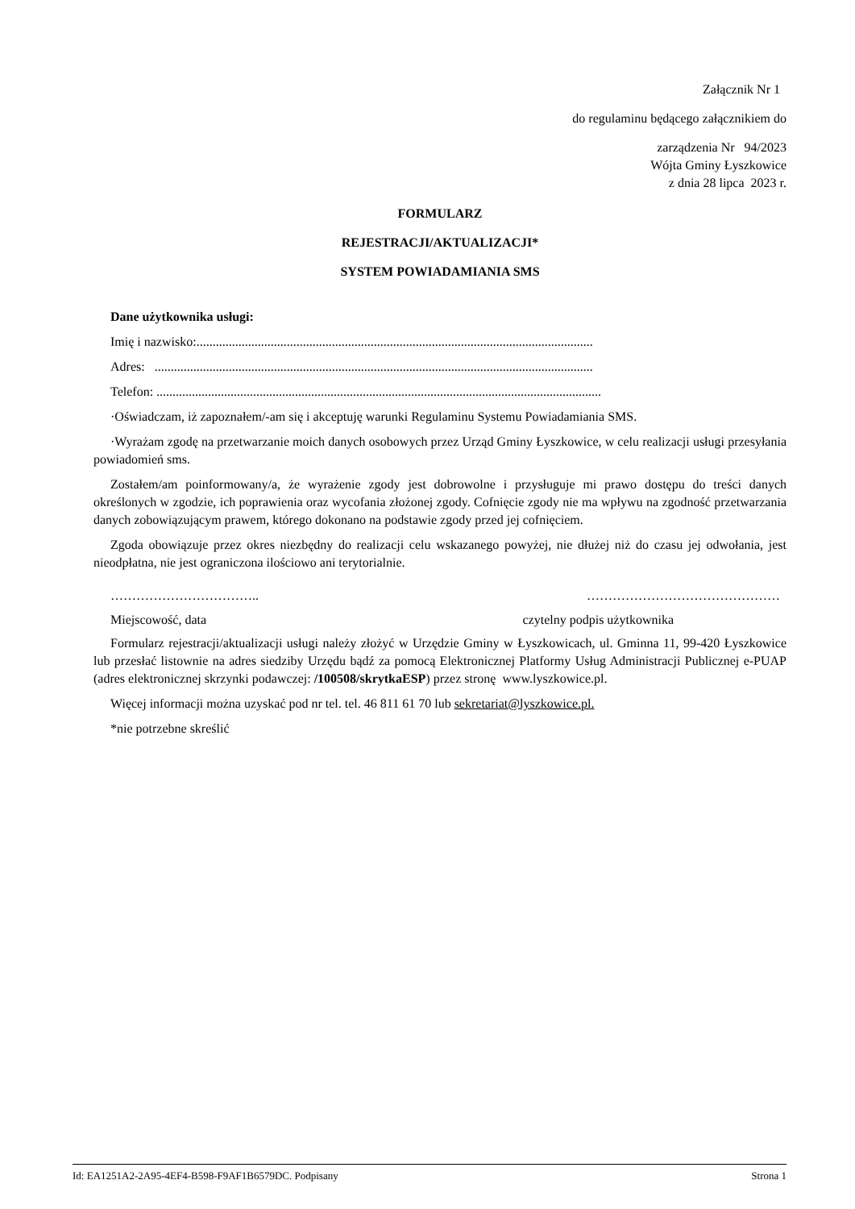Załącznik Nr 1
do regulaminu będącego załącznikiem do
zarządzenia Nr 94/2023
Wójta Gminy Łyszkowice
z dnia 28 lipca 2023 r.
FORMULARZ
REJESTRACJI/AKTUALIZACJI*
SYSTEM POWIADAMIANIA SMS
Dane użytkownika usługi:
Imię i nazwisko:...........................................................................................................................
Adres: ........................................................................................................................................
Telefon: ..........................................................................................................................................
·Oświadczam, iż zapoznałem/-am się i akceptuję warunki Regulaminu Systemu Powiadamiania SMS.
·Wyrażam zgodę na przetwarzanie moich danych osobowych przez Urząd Gminy Łyszkowice, w celu realizacji usługi przesyłania powiadomień sms.
Zostałem/am poinformowany/a, że wyrażenie zgody jest dobrowolne i przysługuje mi prawo dostępu do treści danych określonych w zgodzie, ich poprawienia oraz wycofania złożonej zgody. Cofnięcie zgody nie ma wpływu na zgodność przetwarzania danych zobowiązującym prawem, którego dokonano na podstawie zgody przed jej cofnięciem.
Zgoda obowiązuje przez okres niezbędny do realizacji celu wskazanego powyżej, nie dłużej niż do czasu jej odwołania, jest nieodpłatna, nie jest ograniczona ilościowo ani terytorialnie.
…………………………….. ………………………………………
Miejscowość, data czytelny podpis użytkownika
Formularz rejestracji/aktualizacji usługi należy złożyć w Urzędzie Gminy w Łyszkowicach, ul. Gminna 11, 99-420 Łyszkowice lub przesłać listownie na adres siedziby Urzędu bądź za pomocą Elektronicznej Platformy Usług Administracji Publicznej e-PUAP (adres elektronicznej skrzynki podawczej: /100508/skrytkaESP) przez stronę www.lyszkowice.pl.
Więcej informacji można uzyskać pod nr tel. tel. 46 811 61 70 lub sekretariat@lyszkowice.pl.
*nie potrzebne skreślić
Id: EA1251A2-2A95-4EF4-B598-F9AF1B6579DC. Podpisany Strona 1